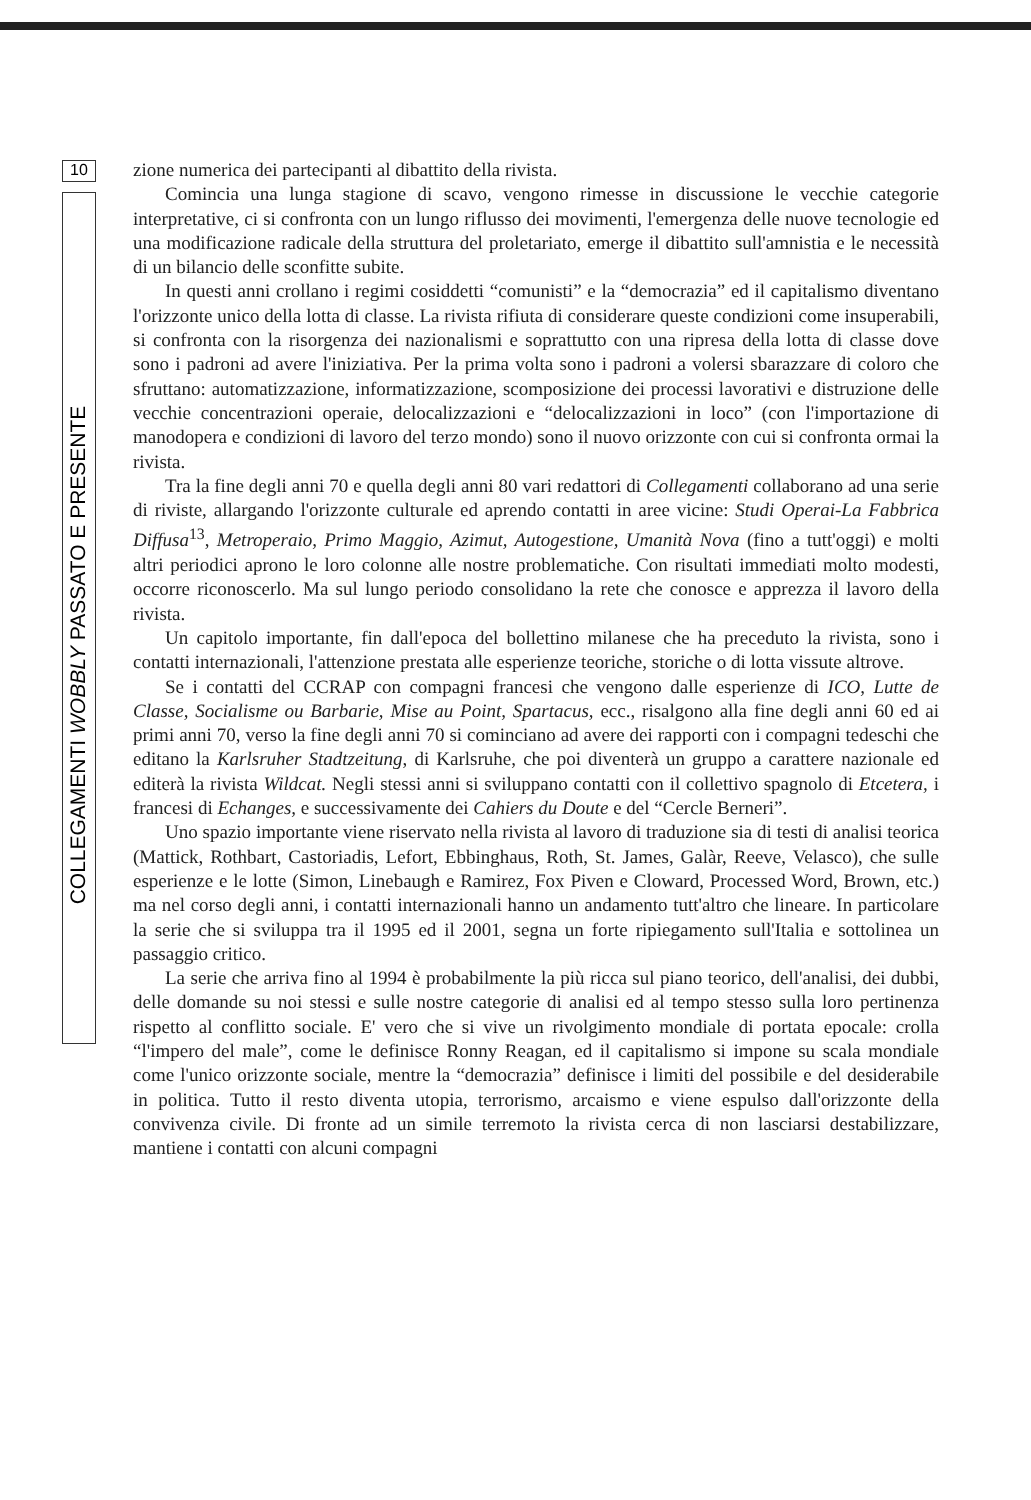10
COLLEGAMENTI WOBBLY PASSATO E PRESENTE
zione numerica dei partecipanti al dibattito della rivista.
Comincia una lunga stagione di scavo, vengono rimesse in discussione le vecchie categorie interpretative, ci si confronta con un lungo riflusso dei movimenti, l'emergenza delle nuove tecnologie ed una modificazione radicale della struttura del proletariato, emerge il dibattito sull'amnistia e le necessità di un bilancio delle sconfitte subite.
In questi anni crollano i regimi cosiddetti “comunisti” e la “democrazia” ed il capitalismo diventano l'orizzonte unico della lotta di classe. La rivista rifiuta di considerare queste condizioni come insuperabili, si confronta con la risorgenza dei nazionalismi e soprattutto con una ripresa della lotta di classe dove sono i padroni ad avere l'iniziativa. Per la prima volta sono i padroni a volersi sbarazzare di coloro che sfruttano: automatizzazione, informatizzazione, scomposizione dei processi lavorativi e distruzione delle vecchie concentrazioni operaie, delocalizzazioni e “delocalizzazioni in loco” (con l'importazione di manodopera e condizioni di lavoro del terzo mondo) sono il nuovo orizzonte con cui si confronta ormai la rivista.
Tra la fine degli anni 70 e quella degli anni 80 vari redattori di Collegamenti collaborano ad una serie di riviste, allargando l'orizzonte culturale ed aprendo contatti in aree vicine: Studi Operai-La Fabbrica Diffusa<sup>13</sup>, Metroperaio, Primo Maggio, Azimut, Autogestione, Umanità Nova (fino a tutt'oggi) e molti altri periodici aprono le loro colonne alle nostre problematiche. Con risultati immediati molto modesti, occorre riconoscerlo. Ma sul lungo periodo consolidano la rete che conosce e apprezza il lavoro della rivista.
Un capitolo importante, fin dall'epoca del bollettino milanese che ha preceduto la rivista, sono i contatti internazionali, l'attenzione prestata alle esperienze teoriche, storiche o di lotta vissute altrove.
Se i contatti del CCRAP con compagni francesi che vengono dalle esperienze di ICO, Lutte de Classe, Socialisme ou Barbarie, Mise au Point, Spartacus, ecc., risalgono alla fine degli anni 60 ed ai primi anni 70, verso la fine degli anni 70 si cominciano ad avere dei rapporti con i compagni tedeschi che editano la Karlsruher Stadtzeitung, di Karlsruhe, che poi diventerà un gruppo a carattere nazionale ed editerà la rivista Wildcat. Negli stessi anni si sviluppano contatti con il collettivo spagnolo di Etcetera, i francesi di Echanges, e successivamente dei Cahiers du Doute e del “Cercle Berneri”.
Uno spazio importante viene riservato nella rivista al lavoro di traduzione sia di testi di analisi teorica (Mattick, Rothbart, Castoriadis, Lefort, Ebbinghaus, Roth, St. James, Galàr, Reeve, Velasco), che sulle esperienze e le lotte (Simon, Linebaugh e Ramirez, Fox Piven e Cloward, Processed Word, Brown, etc.) ma nel corso degli anni, i contatti internazionali hanno un andamento tutt'altro che lineare. In particolare la serie che si sviluppa tra il 1995 ed il 2001, segna un forte ripiegamento sull'Italia e sottolinea un passaggio critico.
La serie che arriva fino al 1994 è probabilmente la più ricca sul piano teorico, dell'analisi, dei dubbi, delle domande su noi stessi e sulle nostre categorie di analisi ed al tempo stesso sulla loro pertinenza rispetto al conflitto sociale. E' vero che si vive un rivolgimento mondiale di portata epocale: crolla “l'impero del male”, come le definisce Ronny Reagan, ed il capitalismo si impone su scala mondiale come l'unico orizzonte sociale, mentre la “democrazia” definisce i limiti del possibile e del desiderabile in politica. Tutto il resto diventa utopia, terrorismo, arcaismo e viene espulso dall'orizzonte della convivenza civile. Di fronte ad un simile terremoto la rivista cerca di non lasciarsi destabilizzare, mantiene i contatti con alcuni compagni